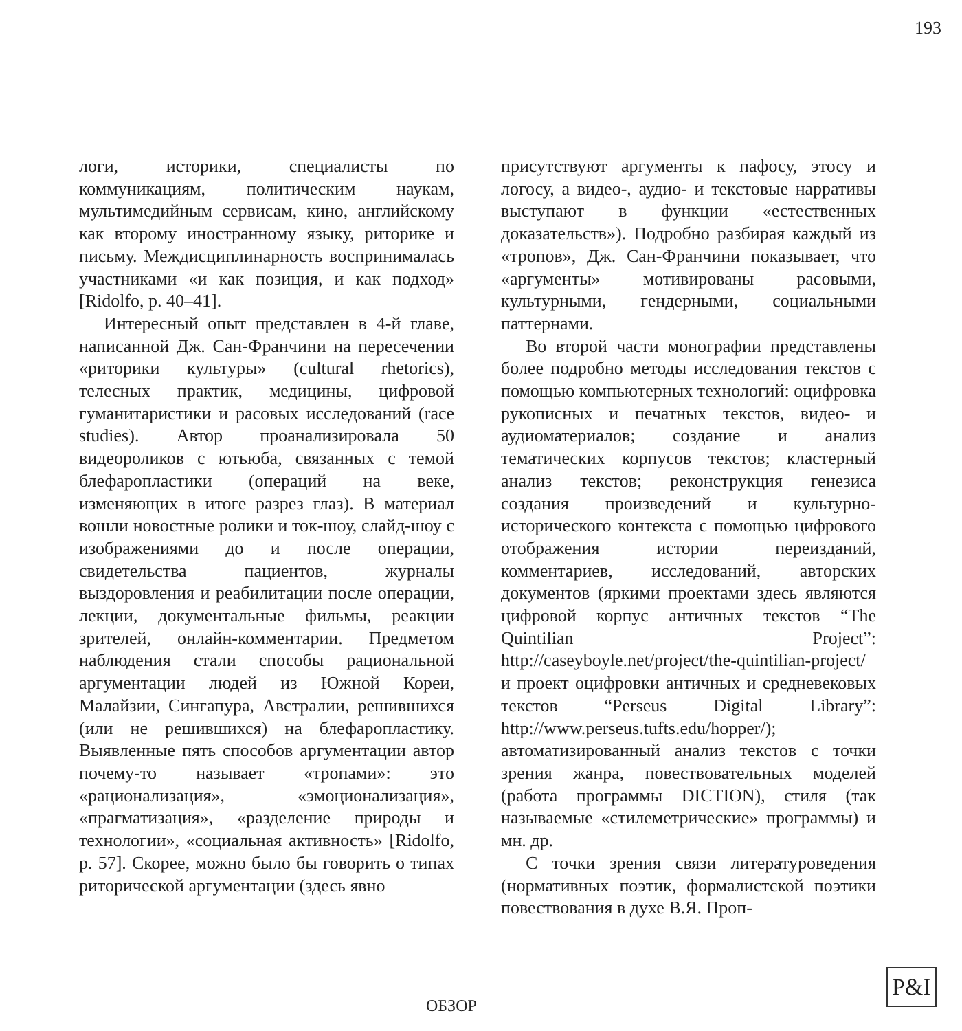193
логи, историки, специалисты по коммуникациям, политическим наукам, мультимедийным сервисам, кино, английскому как второму иностранному языку, риторике и письму. Междисциплинарность воспринималась участниками «и как позиция, и как подход» [Ridolfo, p. 40–41].
Интересный опыт представлен в 4-й главе, написанной Дж. Сан-Франчини на пересечении «риторики культуры» (cultural rhetorics), телесных практик, медицины, цифровой гуманитаристики и расовых исследований (race studies). Автор проанализировала 50 видеороликов с ютьюба, связанных с темой блефаропластики (операций на веке, изменяющих в итоге разрез глаз). В материал вошли новостные ролики и ток-шоу, слайд-шоу с изображениями до и после операции, свидетельства пациентов, журналы выздоровления и реабилитации после операции, лекции, документальные фильмы, реакции зрителей, онлайн-комментарии. Предметом наблюдения стали способы рациональной аргументации людей из Южной Кореи, Малайзии, Сингапура, Австралии, решившихся (или не решившихся) на блефаропластику. Выявленные пять способов аргументации автор почему-то называет «тропами»: это «рационализация», «эмоционализация», «прагматизация», «разделение природы и технологии», «социальная активность» [Ridolfo, p. 57]. Скорее, можно было бы говорить о типах риторической аргументации (здесь явно
присутствуют аргументы к пафосу, этосу и логосу, а видео-, аудио- и текстовые нарративы выступают в функции «естественных доказательств»). Подробно разбирая каждый из «тропов», Дж. Сан-Франчини показывает, что «аргументы» мотивированы расовыми, культурными, гендерными, социальными паттернами.
Во второй части монографии представлены более подробно методы исследования текстов с помощью компьютерных технологий: оцифровка рукописных и печатных текстов, видео- и аудиоматериалов; создание и анализ тематических корпусов текстов; кластерный анализ текстов; реконструкция генезиса создания произведений и культурно-исторического контекста с помощью цифрового отображения истории переизданий, комментариев, исследований, авторских документов (яркими проектами здесь являются цифровой корпус античных текстов “The Quintilian Project”: http://caseyboyle.net/project/the-quintilian-project/ и проект оцифровки античных и средневековых текстов “Perseus Digital Library”: http://www.perseus.tufts.edu/hopper/); автоматизированный анализ текстов с точки зрения жанра, повествовательных моделей (работа программы DICTION), стиля (так называемые «стилеметрические» программы) и мн. др.
С точки зрения связи литературоведения (нормативных поэтик, формалистской поэтики повествования в духе В.Я. Проп-
ОБЗОР
P&I